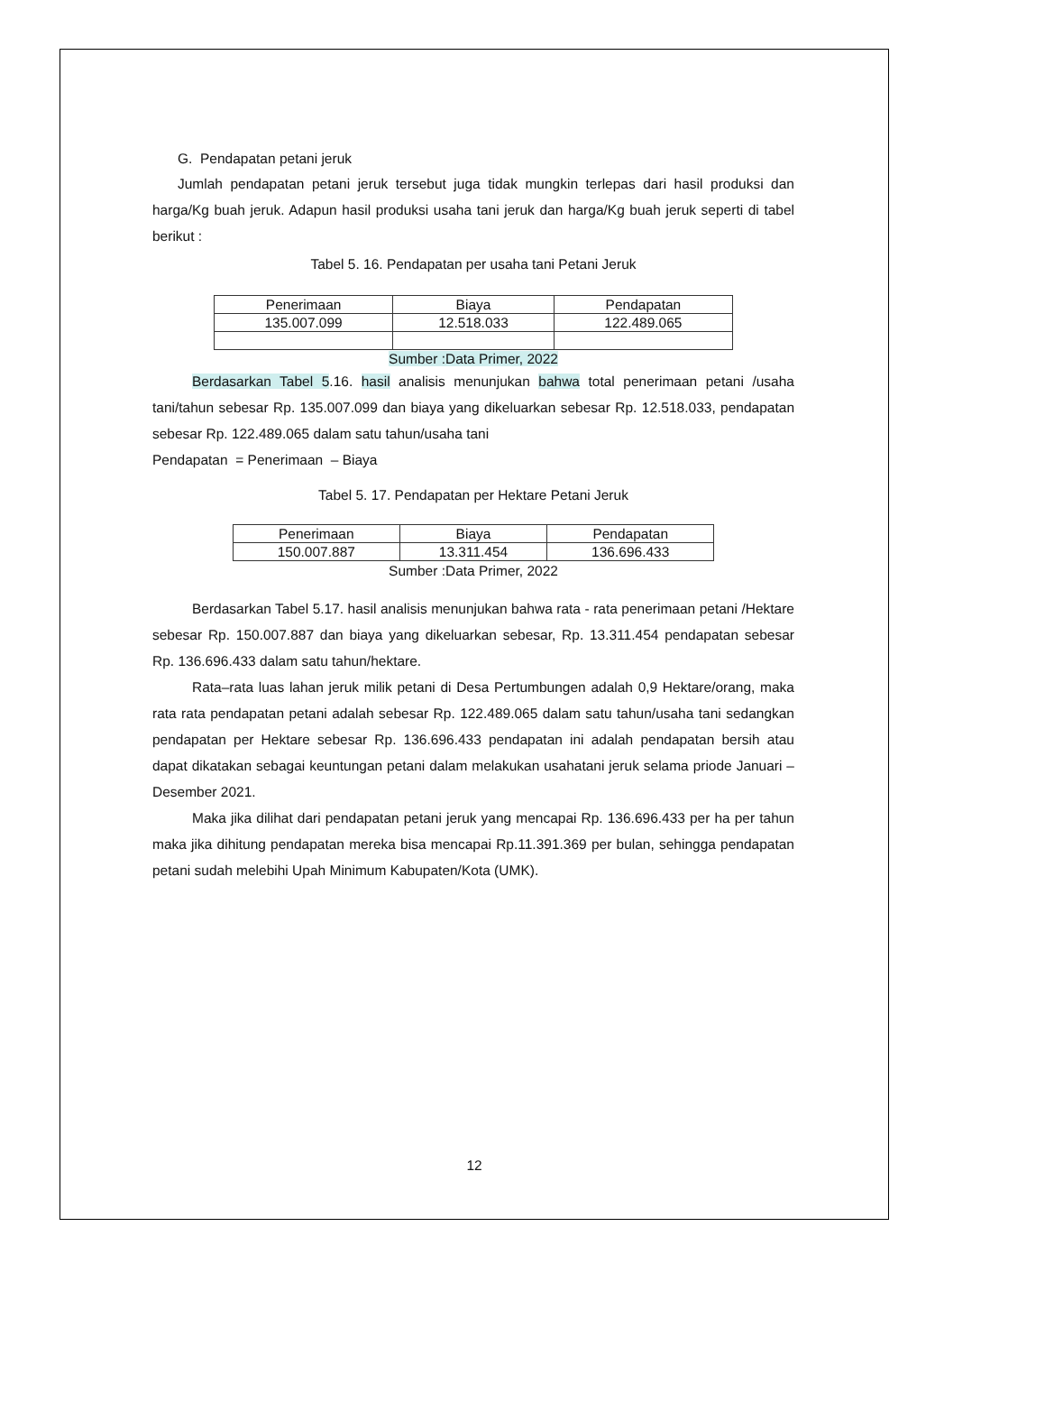G. Pendapatan petani jeruk
Jumlah pendapatan petani jeruk tersebut juga tidak mungkin terlepas dari hasil produksi dan harga/Kg buah jeruk. Adapun hasil produksi usaha tani jeruk dan harga/Kg buah jeruk seperti di tabel berikut :
Tabel 5. 16. Pendapatan per usaha tani Petani Jeruk
| Penerimaan | Biaya | Pendapatan |
| 135.007.099 | 12.518.033 | 122.489.065 |
Sumber :Data Primer, 2022
Berdasarkan Tabel 5.16. hasil analisis menunjukan bahwa total penerimaan petani /usaha tani/tahun sebesar Rp. 135.007.099 dan biaya yang dikeluarkan sebesar Rp. 12.518.033, pendapatan sebesar Rp. 122.489.065 dalam satu tahun/usaha tani
Pendapatan = Penerimaan – Biaya
Tabel 5. 17. Pendapatan per Hektare Petani Jeruk
| Penerimaan | Biaya | Pendapatan |
| 150.007.887 | 13.311.454 | 136.696.433 |
Sumber :Data Primer, 2022
Berdasarkan Tabel 5.17. hasil analisis menunjukan bahwa rata - rata penerimaan petani /Hektare sebesar Rp. 150.007.887 dan biaya yang dikeluarkan sebesar, Rp. 13.311.454 pendapatan sebesar Rp. 136.696.433 dalam satu tahun/hektare.
Rata–rata luas lahan jeruk milik petani di Desa Pertumbungen adalah 0,9 Hektare/orang, maka rata rata pendapatan petani adalah sebesar Rp. 122.489.065 dalam satu tahun/usaha tani sedangkan pendapatan per Hektare sebesar Rp. 136.696.433 pendapatan ini adalah pendapatan bersih atau dapat dikatakan sebagai keuntungan petani dalam melakukan usahatani jeruk selama priode Januari – Desember 2021.
Maka jika dilihat dari pendapatan petani jeruk yang mencapai Rp. 136.696.433 per ha per tahun maka jika dihitung pendapatan mereka bisa mencapai Rp.11.391.369 per bulan, sehingga pendapatan petani sudah melebihi Upah Minimum Kabupaten/Kota (UMK).
12